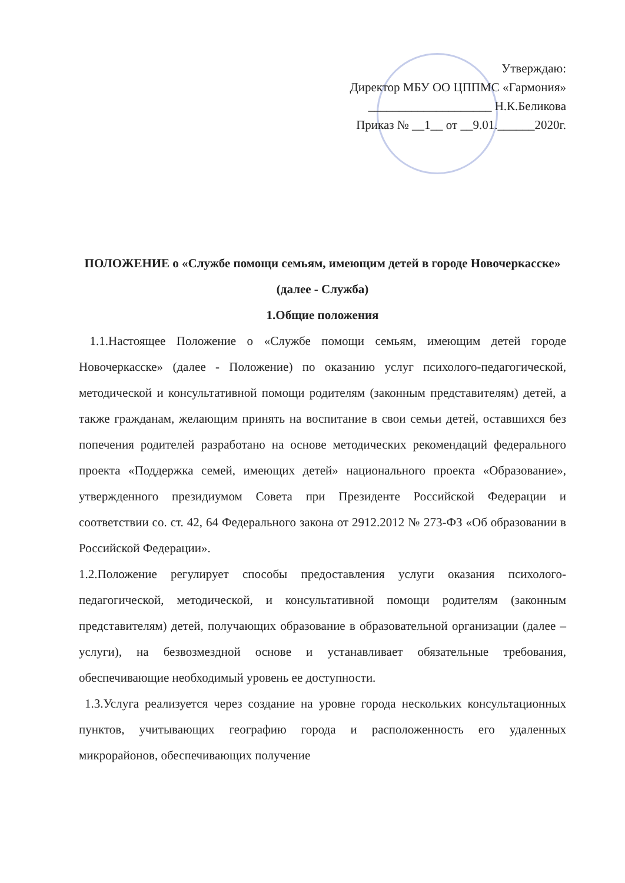Утверждаю:
Директор МБУ ОО ЦППМС «Гармония»
____________________ Н.К.Беликова
Приказ № __1__ от __9.01.______2020г.
ПОЛОЖЕНИЕ о «Службе помощи семьям, имеющим детей в городе Новочеркасске» (далее - Служба)
1.Общие положения
1.1.Настоящее Положение о «Службе помощи семьям, имеющим детей городе Новочеркасске» (далее - Положение) по оказанию услуг психолого-педагогической, методической и консультативной помощи родителям (законным представителям) детей, а также гражданам, желающим принять на воспитание в свои семьи детей, оставшихся без попечения родителей разработано на основе методических рекомендаций федерального проекта «Поддержка семей, имеющих детей» национального проекта «Образование», утвержденного президиумом Совета при Президенте Российской Федерации и соответствии со. ст. 42, 64 Федерального закона от 2912.2012 № 273-ФЗ «Об образовании в Российской Федерации».
1.2.Положение регулирует способы предоставления услуги оказания психолого-педагогической, методической, и консультативной помощи родителям (законным представителям) детей, получающих образование в образовательной организации (далее – услуги), на безвозмездной основе и устанавливает обязательные требования, обеспечивающие необходимый уровень ее доступности.
1.3.Услуга реализуется через создание на уровне города нескольких консультационных пунктов, учитывающих географию города и расположенность его удаленных микрорайонов, обеспечивающих получение